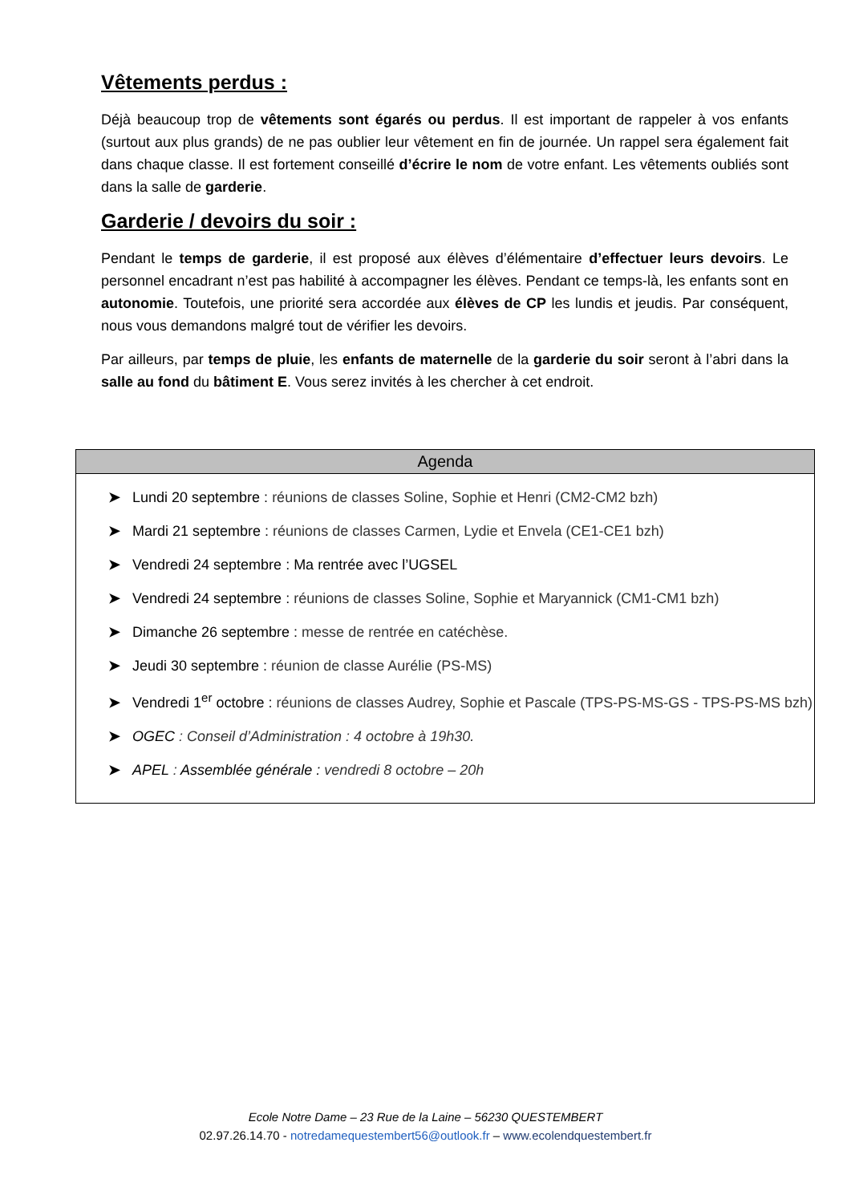Vêtements perdus :
Déjà beaucoup trop de vêtements sont égarés ou perdus. Il est important de rappeler à vos enfants (surtout aux plus grands) de ne pas oublier leur vêtement en fin de journée. Un rappel sera également fait dans chaque classe. Il est fortement conseillé d’écrire le nom de votre enfant. Les vêtements oubliés sont dans la salle de garderie.
Garderie / devoirs du soir :
Pendant le temps de garderie, il est proposé aux élèves d’élémentaire d’effectuer leurs devoirs. Le personnel encadrant n’est pas habilité à accompagner les élèves. Pendant ce temps-là, les enfants sont en autonomie. Toutefois, une priorité sera accordée aux élèves de CP les lundis et jeudis. Par conséquent, nous vous demandons malgré tout de vérifier les devoirs.
Par ailleurs, par temps de pluie, les enfants de maternelle de la garderie du soir seront à l’abri dans la salle au fond du bâtiment E. Vous serez invités à les chercher à cet endroit.
| Agenda |
| --- |
| ➤ Lundi 20 septembre : réunions de classes Soline, Sophie et Henri (CM2-CM2 bzh) ➤ Mardi 21 septembre : réunions de classes Carmen, Lydie et Envela (CE1-CE1 bzh) ➤ Vendredi 24 septembre : Ma rentrée avec l’UGSEL ➤ Vendredi 24 septembre : réunions de classes Soline, Sophie et Maryannick (CM1-CM1 bzh) ➤ Dimanche 26 septembre : messe de rentrée en catéchèse. ➤ Jeudi 30 septembre : réunion de classe Aurélie (PS-MS) ➤ Vendredi 1<sup>er</sup> octobre : réunions de classes Audrey, Sophie et Pascale (TPS-PS-MS-GS - TPS-PS-MS bzh) ➤ OGEC : Conseil d’Administration : 4 octobre à 19h30. ➤ APEL : Assemblée générale : vendredi 8 octobre – 20h |
Ecole Notre Dame – 23 Rue de la Laine – 56230 QUESTEMBERT
02.97.26.14.70 - notredamequestembert56@outlook.fr – www.ecolendquestembert.fr